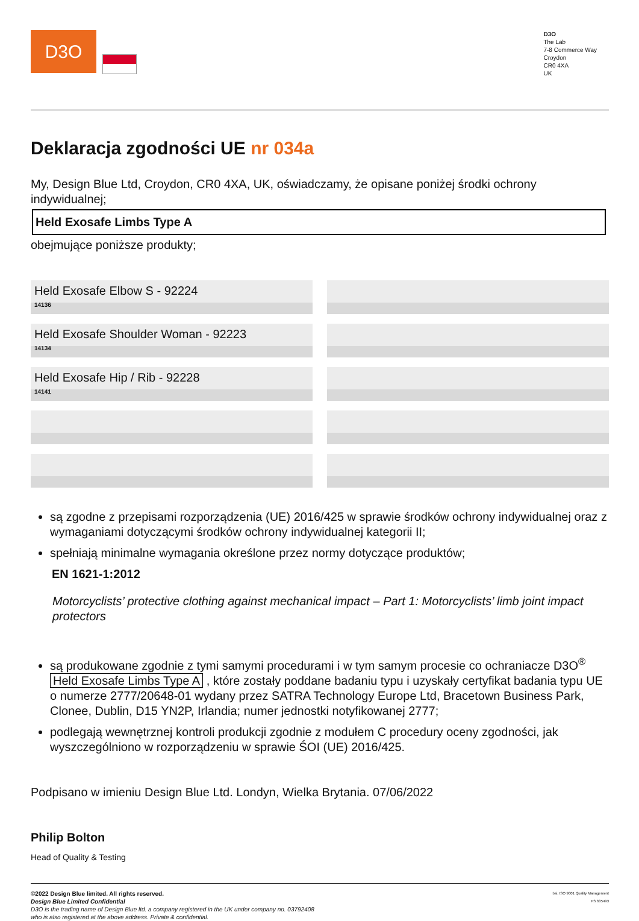D3O
D3O
The Lab
7-8 Commerce Way
Croydon
CR0 4XA
UK
Deklaracja zgodności UE nr 034a
My, Design Blue Ltd, Croydon, CR0 4XA, UK, oświadczamy, że opisane poniżej środki ochrony indywidualnej;
Held Exosafe Limbs Type A
obejmujące poniższe produkty;
| Held Exosafe Elbow S - 92224 14136 | |
| Held Exosafe Shoulder Woman - 92223 14134 | |
| Held Exosafe Hip / Rib - 92228 14141 | |
są zgodne z przepisami rozporządzenia (UE) 2016/425 w sprawie środków ochrony indywidualnej oraz z wymaganiami dotyczącymi środków ochrony indywidualnej kategorii II;
spełniają minimalne wymagania określone przez normy dotyczące produktów;
EN 1621-1:2012
Motorcyclists’ protective clothing against mechanical impact – Part 1: Motorcyclists’ limb joint impact protectors
są produkowane zgodnie z tymi samymi procedurami i w tym samym procesie co ochraniacze D3O<sup>®</sup> Held Exosafe Limbs Type A , które zostały poddane badaniu typu i uzyskały certyfikat badania typu UE o numerze 2777/20648-01 wydany przez SATRA Technology Europe Ltd, Bracetown Business Park, Clonee, Dublin, D15 YN2P, Irlandia; numer jednostki notyfikowanej 2777;
podlegają wewnętrznej kontroli produkcji zgodnie z modułem C procedury oceny zgodności, jak wyszczególniono w rozporządzeniu w sprawie ŚOI (UE) 2016/425.
Podpisano w imieniu Design Blue Ltd. Londyn, Wielka Brytania. 07/06/2022
Philip Bolton
Head of Quality & Testing
©2022 Design Blue limited. All rights reserved.
Design Blue Limited Confidential
D3O is the trading name of Design Blue ltd. a company registered in the UK under company no. 03792408
who is also registered at the above address. Private & confidential.
bsi. ISO 9001 Quality Management
FS 635493